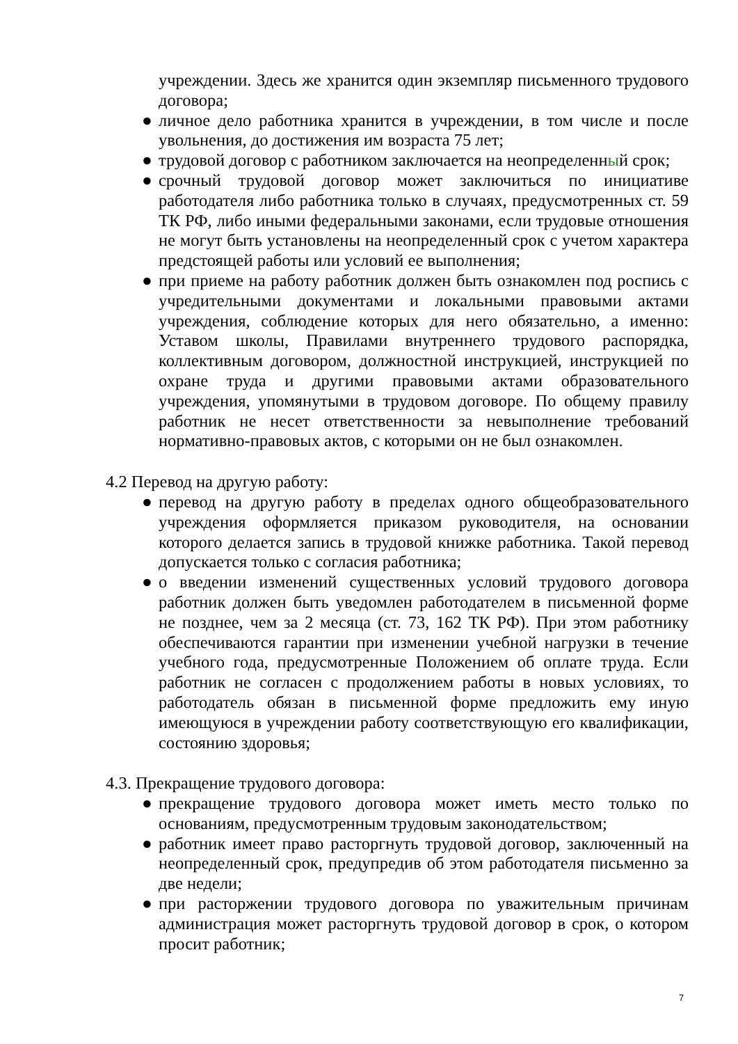учреждении. Здесь же хранится один экземпляр письменного трудового договора;
● личное дело работника хранится в учреждении, в том числе и после увольнения, до достижения им возраста 75 лет;
● трудовой договор с работником заключается на неопределенный срок;
● срочный трудовой договор может заключиться по инициативе работодателя либо работника только в случаях, предусмотренных ст. 59 ТК РФ, либо иными федеральными законами, если трудовые отношения не могут быть установлены на неопределенный срок с учетом характера предстоящей работы или условий ее выполнения;
● при приеме на работу работник должен быть ознакомлен под роспись с учредительными документами и локальными правовыми актами учреждения, соблюдение которых для него обязательно, а именно: Уставом школы, Правилами внутреннего трудового распорядка, коллективным договором, должностной инструкцией, инструкцией по охране труда и другими правовыми актами образовательного учреждения, упомянутыми в трудовом договоре. По общему правилу работник не несет ответственности за невыполнение требований нормативно-правовых актов, с которыми он не был ознакомлен.
4.2 Перевод на другую работу:
● перевод на другую работу в пределах одного общеобразовательного учреждения оформляется приказом руководителя, на основании которого делается запись в трудовой книжке работника. Такой перевод допускается только с согласия работника;
● о введении изменений существенных условий трудового договора работник должен быть уведомлен работодателем в письменной форме не позднее, чем за 2 месяца (ст. 73, 162 ТК РФ). При этом работнику обеспечиваются гарантии при изменении учебной нагрузки в течение учебного года, предусмотренные Положением об оплате труда. Если работник не согласен с продолжением работы в новых условиях, то работодатель обязан в письменной форме предложить ему иную имеющуюся в учреждении работу соответствующую его квалификации, состоянию здоровья;
4.3. Прекращение трудового договора:
● прекращение трудового договора может иметь место только по основаниям, предусмотренным трудовым законодательством;
● работник имеет право расторгнуть трудовой договор, заключенный на неопределенный срок, предупредив об этом работодателя письменно за две недели;
● при расторжении трудового договора по уважительным причинам администрация может расторгнуть трудовой договор в срок, о котором просит работник;
7